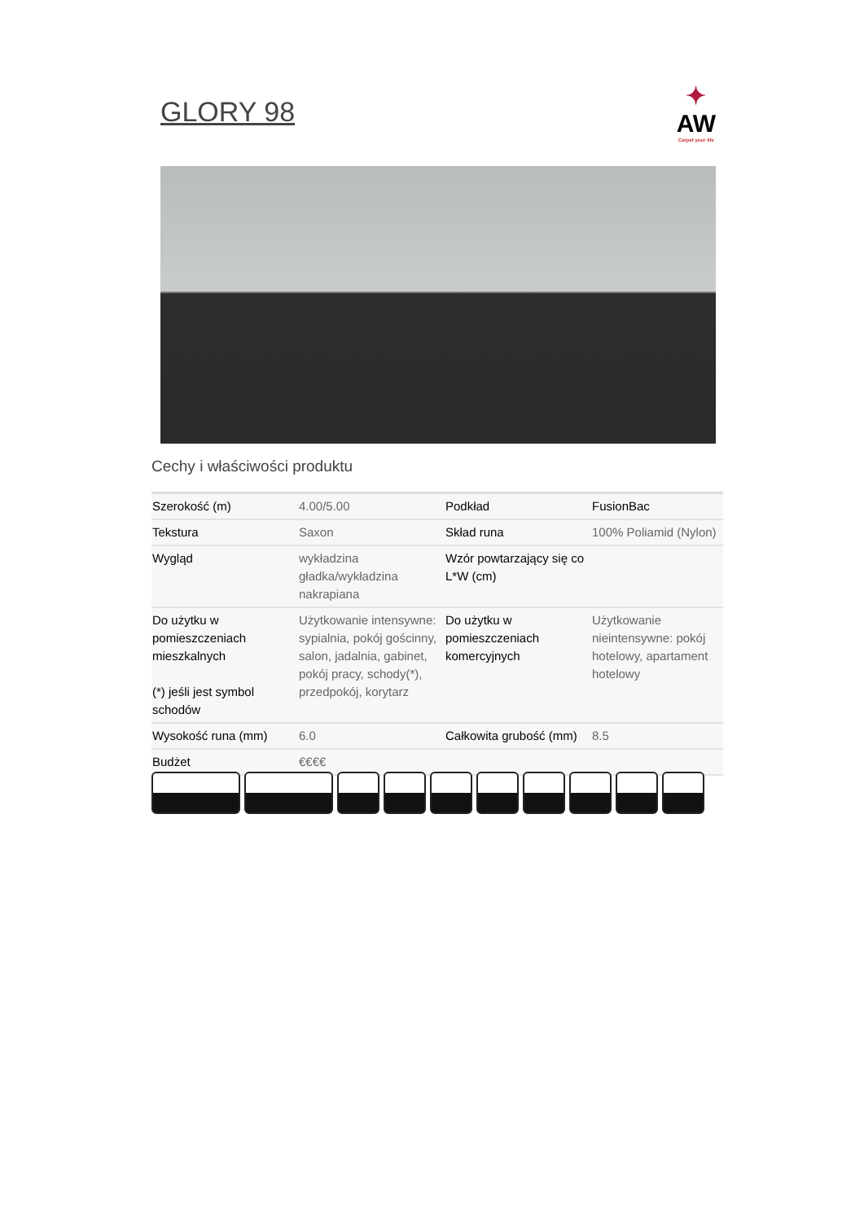GLORY 98
✦
AW
Carpet your life
Cechy i właściwości produktu
| Szerokość (m) | 4.00/5.00 | Podkład | FusionBac |
| Tekstura | Saxon | Skład runa | 100% Poliamid (Nylon) |
| Wygląd | wykładzina gładka/wykładzina nakrapiana | Wzór powtarzający się co L*W (cm) | |
| Do użytku w pomieszczeniach mieszkalnych (*) jeśli jest symbol schodów | Użytkowanie intensywne: sypialnia, pokój gościnny, salon, jadalnia, gabinet, pokój pracy, schody(*), przedpokój, korytarz | Do użytku w pomieszczeniach komercyjnych | Użytkowanie nieintensywne: pokój hotelowy, apartament hotelowy |
| Wysokość runa (mm) | 6.0 | Całkowita grubość (mm) | 8.5 |
| Budżet | €€€€ | | |